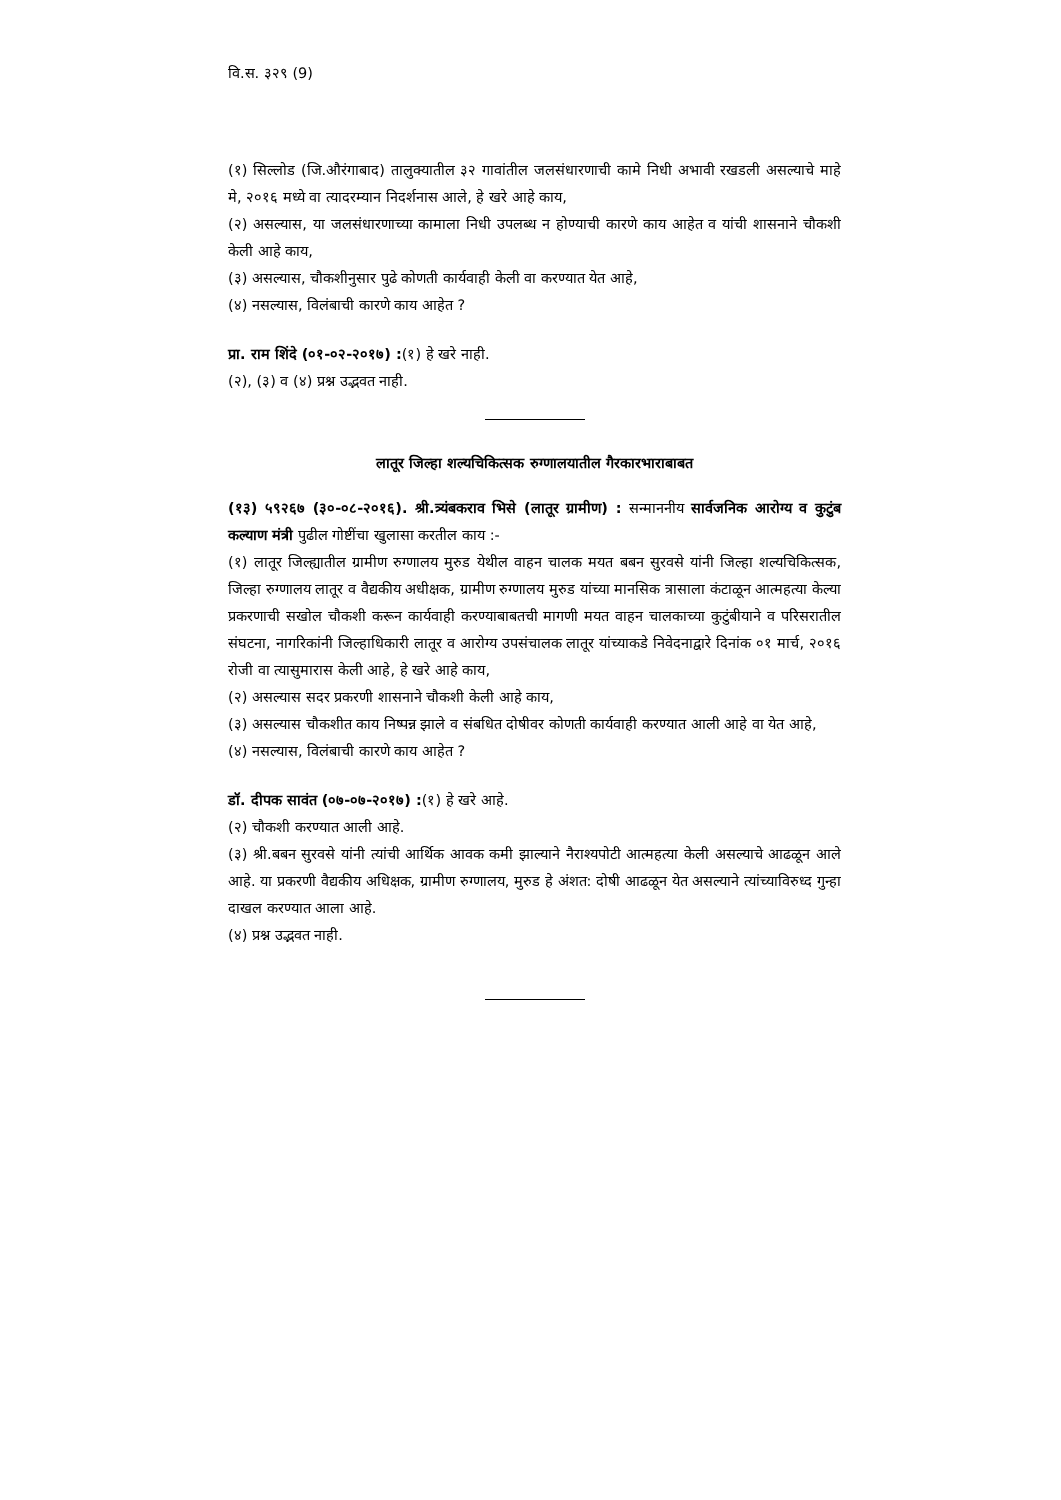वि.स. ३२९ (9)
(१) सिल्लोड (जि.औरंगाबाद) तालुक्यातील ३२ गावांतील जलसंधारणाची कामे निधी अभावी रखडली असल्याचे माहे मे, २०१६ मध्ये वा त्यादरम्यान निदर्शनास आले, हे खरे आहे काय,
(२) असल्यास, या जलसंधारणाच्या कामाला निधी उपलब्ध न होण्याची कारणे काय आहेत व यांची शासनाने चौकशी केली आहे काय,
(३) असल्यास, चौकशीनुसार पुढे कोणती कार्यवाही केली वा करण्यात येत आहे,
(४) नसल्यास, विलंबाची कारणे काय आहेत ?
प्रा. राम शिंदे (०१-०२-२०१७) :(१) हे खरे नाही.
(२), (३) व (४) प्रश्न उद्भवत नाही.
लातूर जिल्हा शल्यचिकित्सक रुग्णालयातील गैरकारभाराबाबत
(१३) ५९२६७ (३०-०८-२०१६). श्री.त्र्यंबकराव भिसे (लातूर ग्रामीण) : सन्माननीय सार्वजनिक आरोग्य व कुटुंब कल्याण मंत्री पुढील गोष्टींचा खुलासा करतील काय :-
(१) लातूर जिल्ह्यातील ग्रामीण रुग्णालय मुरुड येथील वाहन चालक मयत बबन सुरवसे यांनी जिल्हा शल्यचिकित्सक, जिल्हा रुग्णालय लातूर व वैद्यकीय अधीक्षक, ग्रामीण रुग्णालय मुरुड यांच्या मानसिक त्रासाला कंटाळून आत्महत्या केल्या प्रकरणाची सखोल चौकशी करून कार्यवाही करण्याबाबतची मागणी मयत वाहन चालकाच्या कुटुंबीयाने व परिसरातील संघटना, नागरिकांनी जिल्हाधिकारी लातूर व आरोग्य उपसंचालक लातूर यांच्याकडे निवेदनाद्वारे दिनांक ०१ मार्च, २०१६ रोजी वा त्यासुमारास केली आहे, हे खरे आहे काय,
(२) असल्यास सदर प्रकरणी शासनाने चौकशी केली आहे काय,
(३) असल्यास चौकशीत काय निष्पन्न झाले व संबधित दोषीवर कोणती कार्यवाही करण्यात आली आहे वा येत आहे,
(४) नसल्यास, विलंबाची कारणे काय आहेत ?
डॉ. दीपक सावंत (०७-०७-२०१७) :(१) हे खरे आहे.
(२) चौकशी करण्यात आली आहे.
(३) श्री.बबन सुरवसे यांनी त्यांची आर्थिक आवक कमी झाल्याने नैराश्यपोटी आत्महत्या केली असल्याचे आढळून आले आहे. या प्रकरणी वैद्यकीय अधिक्षक, ग्रामीण रुग्णालय, मुरुड हे अंशत: दोषी आढळून येत असल्याने त्यांच्याविरुध्द गुन्हा दाखल करण्यात आला आहे.
(४) प्रश्न उद्भवत नाही.